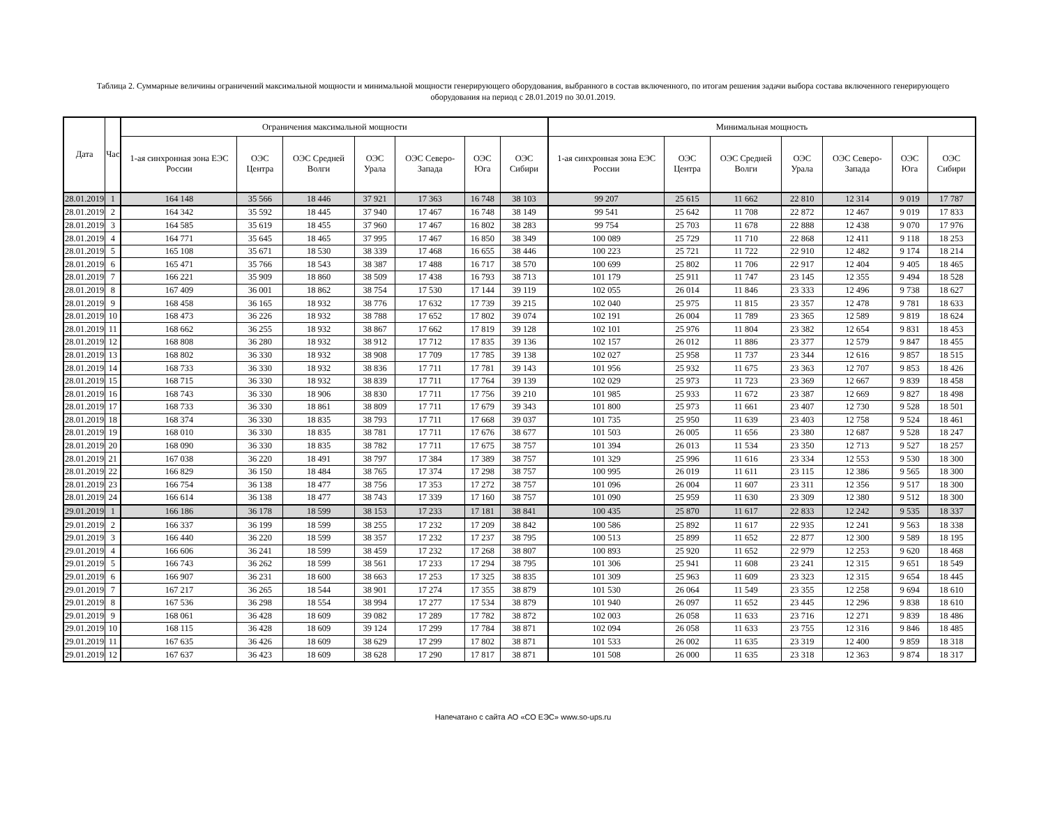Таблица 2. Суммарные величины ограничений максимальной мощности и минимальной мощности генерирующего оборудования, выбранного в состав включенного, по итогам решения задачи выбора состава включенного генерирующего оборудования на период с 28.01.2019 по 30.01.2019.
| Дата | Час | Ограничения максимальной мощности | | | | | | | Минимальная мощность | | | | | | |
| --- | --- | --- | --- | --- | --- | --- | --- | --- | --- | --- | --- | --- | --- | --- | --- |
| | | 1-ая синхронная зона ЕЭС России | ОЭС Центра | ОЭС Средней Волги | ОЭС Урала | ОЭС Северо-Запада | ОЭС Юга | ОЭС Сибири | 1-ая синхронная зона ЕЭС России | ОЭС Центра | ОЭС Средней Волги | ОЭС Урала | ОЭС Северо-Запада | ОЭС Юга | ОЭС Сибири |
| 28.01.2019 | 1 | 164 148 | 35 566 | 18 446 | 37 921 | 17 363 | 16 748 | 38 103 | 99 207 | 25 615 | 11 662 | 22 810 | 12 314 | 9 019 | 17 787 |
| 28.01.2019 | 2 | 164 342 | 35 592 | 18 445 | 37 940 | 17 467 | 16 748 | 38 149 | 99 541 | 25 642 | 11 708 | 22 872 | 12 467 | 9 019 | 17 833 |
| 28.01.2019 | 3 | 164 585 | 35 619 | 18 455 | 37 960 | 17 467 | 16 802 | 38 283 | 99 754 | 25 703 | 11 678 | 22 888 | 12 438 | 9 070 | 17 976 |
| 28.01.2019 | 4 | 164 771 | 35 645 | 18 465 | 37 995 | 17 467 | 16 850 | 38 349 | 100 089 | 25 729 | 11 710 | 22 868 | 12 411 | 9 118 | 18 253 |
| 28.01.2019 | 5 | 165 108 | 35 671 | 18 530 | 38 339 | 17 468 | 16 655 | 38 446 | 100 223 | 25 721 | 11 722 | 22 910 | 12 482 | 9 174 | 18 214 |
| 28.01.2019 | 6 | 165 471 | 35 766 | 18 543 | 38 387 | 17 488 | 16 717 | 38 570 | 100 699 | 25 802 | 11 706 | 22 917 | 12 404 | 9 405 | 18 465 |
| 28.01.2019 | 7 | 166 221 | 35 909 | 18 860 | 38 509 | 17 438 | 16 793 | 38 713 | 101 179 | 25 911 | 11 747 | 23 145 | 12 355 | 9 494 | 18 528 |
| 28.01.2019 | 8 | 167 409 | 36 001 | 18 862 | 38 754 | 17 530 | 17 144 | 39 119 | 102 055 | 26 014 | 11 846 | 23 333 | 12 496 | 9 738 | 18 627 |
| 28.01.2019 | 9 | 168 458 | 36 165 | 18 932 | 38 776 | 17 632 | 17 739 | 39 215 | 102 040 | 25 975 | 11 815 | 23 357 | 12 478 | 9 781 | 18 633 |
| 28.01.2019 | 10 | 168 473 | 36 226 | 18 932 | 38 788 | 17 652 | 17 802 | 39 074 | 102 191 | 26 004 | 11 789 | 23 365 | 12 589 | 9 819 | 18 624 |
| 28.01.2019 | 11 | 168 662 | 36 255 | 18 932 | 38 867 | 17 662 | 17 819 | 39 128 | 102 101 | 25 976 | 11 804 | 23 382 | 12 654 | 9 831 | 18 453 |
| 28.01.2019 | 12 | 168 808 | 36 280 | 18 932 | 38 912 | 17 712 | 17 835 | 39 136 | 102 157 | 26 012 | 11 886 | 23 377 | 12 579 | 9 847 | 18 455 |
| 28.01.2019 | 13 | 168 802 | 36 330 | 18 932 | 38 908 | 17 709 | 17 785 | 39 138 | 102 027 | 25 958 | 11 737 | 23 344 | 12 616 | 9 857 | 18 515 |
| 28.01.2019 | 14 | 168 733 | 36 330 | 18 932 | 38 836 | 17 711 | 17 781 | 39 143 | 101 956 | 25 932 | 11 675 | 23 363 | 12 707 | 9 853 | 18 426 |
| 28.01.2019 | 15 | 168 715 | 36 330 | 18 932 | 38 839 | 17 711 | 17 764 | 39 139 | 102 029 | 25 973 | 11 723 | 23 369 | 12 667 | 9 839 | 18 458 |
| 28.01.2019 | 16 | 168 743 | 36 330 | 18 906 | 38 830 | 17 711 | 17 756 | 39 210 | 101 985 | 25 933 | 11 672 | 23 387 | 12 669 | 9 827 | 18 498 |
| 28.01.2019 | 17 | 168 733 | 36 330 | 18 861 | 38 809 | 17 711 | 17 679 | 39 343 | 101 800 | 25 973 | 11 661 | 23 407 | 12 730 | 9 528 | 18 501 |
| 28.01.2019 | 18 | 168 374 | 36 330 | 18 835 | 38 793 | 17 711 | 17 668 | 39 037 | 101 735 | 25 950 | 11 639 | 23 403 | 12 758 | 9 524 | 18 461 |
| 28.01.2019 | 19 | 168 010 | 36 330 | 18 835 | 38 781 | 17 711 | 17 676 | 38 677 | 101 503 | 26 005 | 11 656 | 23 380 | 12 687 | 9 528 | 18 247 |
| 28.01.2019 | 20 | 168 090 | 36 330 | 18 835 | 38 782 | 17 711 | 17 675 | 38 757 | 101 394 | 26 013 | 11 534 | 23 350 | 12 713 | 9 527 | 18 257 |
| 28.01.2019 | 21 | 167 038 | 36 220 | 18 491 | 38 797 | 17 384 | 17 389 | 38 757 | 101 329 | 25 996 | 11 616 | 23 334 | 12 553 | 9 530 | 18 300 |
| 28.01.2019 | 22 | 166 829 | 36 150 | 18 484 | 38 765 | 17 374 | 17 298 | 38 757 | 100 995 | 26 019 | 11 611 | 23 115 | 12 386 | 9 565 | 18 300 |
| 28.01.2019 | 23 | 166 754 | 36 138 | 18 477 | 38 756 | 17 353 | 17 272 | 38 757 | 101 096 | 26 004 | 11 607 | 23 311 | 12 356 | 9 517 | 18 300 |
| 28.01.2019 | 24 | 166 614 | 36 138 | 18 477 | 38 743 | 17 339 | 17 160 | 38 757 | 101 090 | 25 959 | 11 630 | 23 309 | 12 380 | 9 512 | 18 300 |
| 29.01.2019 | 1 | 166 186 | 36 178 | 18 599 | 38 153 | 17 233 | 17 181 | 38 841 | 100 435 | 25 870 | 11 617 | 22 833 | 12 242 | 9 535 | 18 337 |
| 29.01.2019 | 2 | 166 337 | 36 199 | 18 599 | 38 255 | 17 232 | 17 209 | 38 842 | 100 586 | 25 892 | 11 617 | 22 935 | 12 241 | 9 563 | 18 338 |
| 29.01.2019 | 3 | 166 440 | 36 220 | 18 599 | 38 357 | 17 232 | 17 237 | 38 795 | 100 513 | 25 899 | 11 652 | 22 877 | 12 300 | 9 589 | 18 195 |
| 29.01.2019 | 4 | 166 606 | 36 241 | 18 599 | 38 459 | 17 232 | 17 268 | 38 807 | 100 893 | 25 920 | 11 652 | 22 979 | 12 253 | 9 620 | 18 468 |
| 29.01.2019 | 5 | 166 743 | 36 262 | 18 599 | 38 561 | 17 233 | 17 294 | 38 795 | 101 306 | 25 941 | 11 608 | 23 241 | 12 315 | 9 651 | 18 549 |
| 29.01.2019 | 6 | 166 907 | 36 231 | 18 600 | 38 663 | 17 253 | 17 325 | 38 835 | 101 309 | 25 963 | 11 609 | 23 323 | 12 315 | 9 654 | 18 445 |
| 29.01.2019 | 7 | 167 217 | 36 265 | 18 544 | 38 901 | 17 274 | 17 355 | 38 879 | 101 530 | 26 064 | 11 549 | 23 355 | 12 258 | 9 694 | 18 610 |
| 29.01.2019 | 8 | 167 536 | 36 298 | 18 554 | 38 994 | 17 277 | 17 534 | 38 879 | 101 940 | 26 097 | 11 652 | 23 445 | 12 296 | 9 838 | 18 610 |
| 29.01.2019 | 9 | 168 061 | 36 428 | 18 609 | 39 082 | 17 289 | 17 782 | 38 872 | 102 003 | 26 058 | 11 633 | 23 716 | 12 271 | 9 839 | 18 486 |
| 29.01.2019 | 10 | 168 115 | 36 428 | 18 609 | 39 124 | 17 299 | 17 784 | 38 871 | 102 094 | 26 058 | 11 633 | 23 755 | 12 316 | 9 846 | 18 485 |
| 29.01.2019 | 11 | 167 635 | 36 426 | 18 609 | 38 629 | 17 299 | 17 802 | 38 871 | 101 533 | 26 002 | 11 635 | 23 319 | 12 400 | 9 859 | 18 318 |
| 29.01.2019 | 12 | 167 637 | 36 423 | 18 609 | 38 628 | 17 290 | 17 817 | 38 871 | 101 508 | 26 000 | 11 635 | 23 318 | 12 363 | 9 874 | 18 317 |
Напечатано с сайта АО «СО ЕЭС» www.so-ups.ru